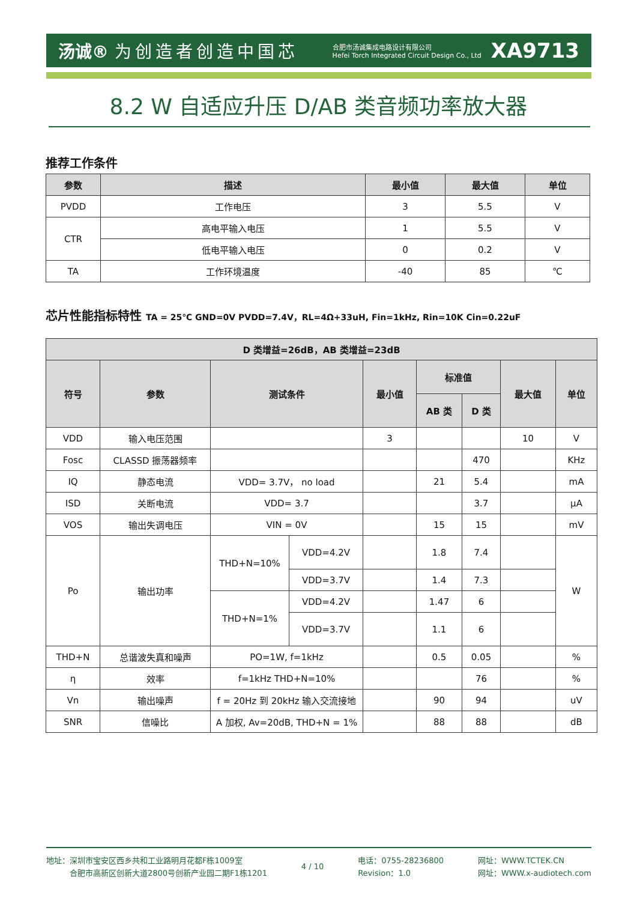汤诚® 为创造者创造中国芯
合肥市汤诚集成电路设计有限公司
Hefei Torch Integrated Circuit Design Co., Ltd
XA9713
8.2 W 自适应升压 D/AB 类音频功率放大器
推荐工作条件
| 参数 | 描述 | 最小值 | 最大值 | 单位 |
| --- | --- | --- | --- | --- |
| PVDD | 工作电压 | 3 | 5.5 | V |
| CTR | 高电平输入电压 | 1 | 5.5 | V |
| | 低电平输入电压 | 0 | 0.2 | V |
| TA | 工作环境温度 | -40 | 85 | ℃ |
芯片性能指标特性 TA = 25℃ GND=0V PVDD=7.4V，RL=4Ω+33uH, Fin=1kHz, Rin=10K Cin=0.22uF
| D 类增益=26dB，AB 类增益=23dB | | | | | | | | |
| --- | --- | --- | --- | --- | --- | --- | --- | --- |
| 符号 | 参数 | 测试条件 | | 最小值 | 标准值 | | 最大值 | 单位 |
| | | | | | AB 类 | D 类 | | |
| VDD | 输入电压范围 | | | 3 | | | 10 | V |
| Fosc | CLASSD 振荡器频率 | | | | | 470 | | KHz |
| IQ | 静态电流 | VDD= 3.7V， no load | | | 21 | 5.4 | | mA |
| ISD | 关断电流 | VDD= 3.7 | | | | 3.7 | | μA |
| VOS | 输出失调电压 | VIN = 0V | | | 15 | 15 | | mV |
| Po | 输出功率 | THD+N=10% | VDD=4.2V | | 1.8 | 7.4 | | W |
| | | | VDD=3.7V | | 1.4 | 7.3 | | |
| | | THD+N=1% | VDD=4.2V | | 1.47 | 6 | | |
| | | | VDD=3.7V | | 1.1 | 6 | | |
| THD+N | 总谐波失真和噪声 | PO=1W, f=1kHz | | | 0.5 | 0.05 | | % |
| η | 效率 | f=1kHz THD+N=10% | | | | 76 | | % |
| Vn | 输出噪声 | f = 20Hz 到 20kHz 输入交流接地 | | | 90 | 94 | | uV |
| SNR | 信噪比 | A 加权, Av=20dB, THD+N = 1% | | | 88 | 88 | | dB |
地址：深圳市宝安区西乡共和工业路明月花都F栋1009室
　　　合肥市高新区创新大道2800号创新产业园二期F1栋1201
4 / 10
电话：0755-28236800
Revision：1.0
网址：WWW.TCTEK.CN
网址：WWW.x-audiotech.com